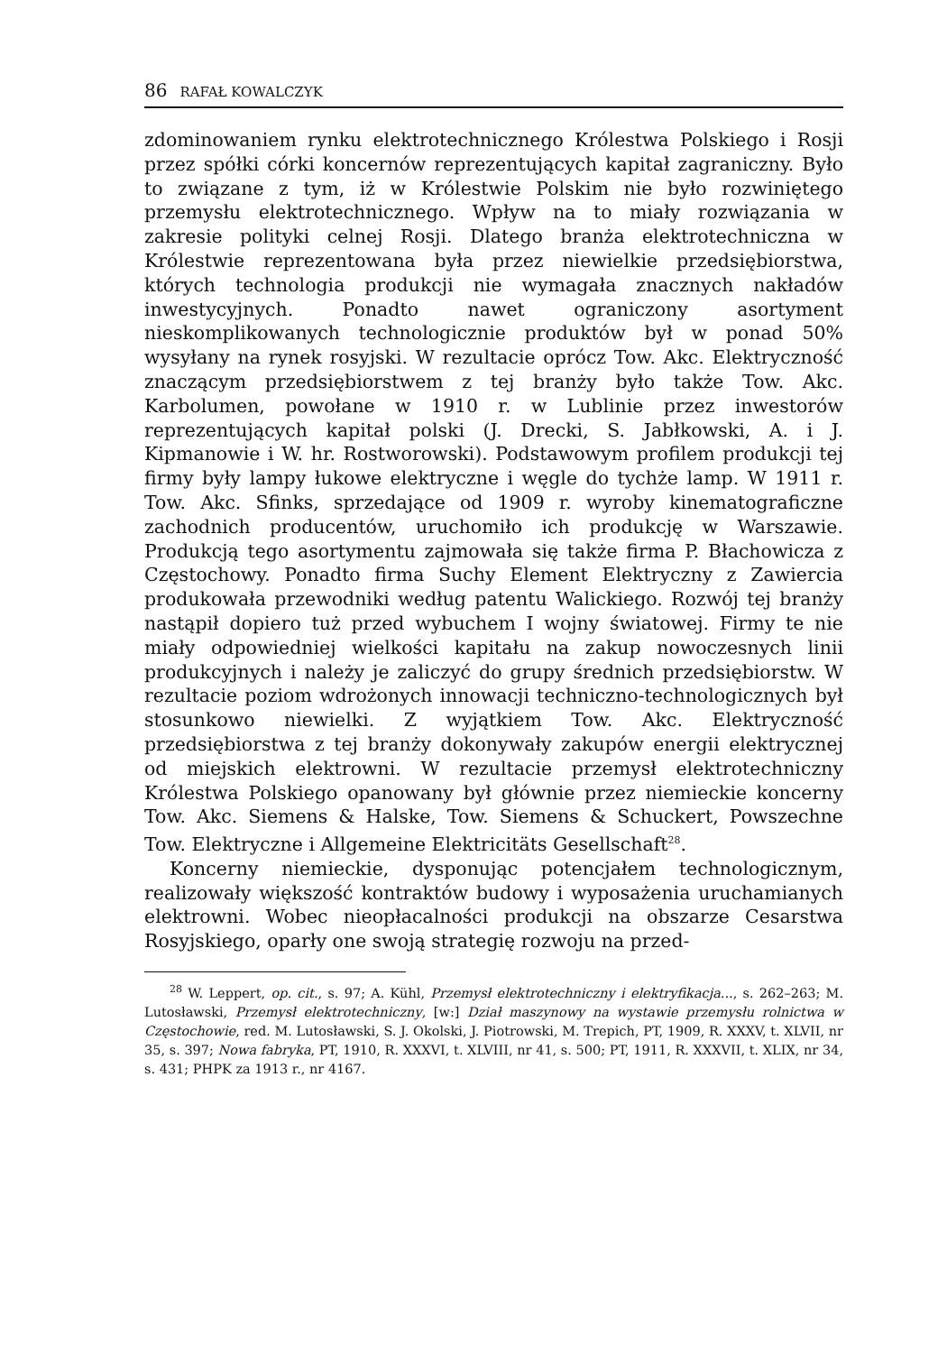86 RAFAŁ KOWALCZYK
zdominowaniem rynku elektrotechnicznego Królestwa Polskiego i Rosji przez spółki córki koncernów reprezentujących kapitał zagraniczny. Było to związane z tym, iż w Królestwie Polskim nie było rozwiniętego przemysłu elektrotechnicznego. Wpływ na to miały rozwiązania w zakresie polityki celnej Rosji. Dlatego branża elektrotechniczna w Królestwie reprezentowana była przez niewielkie przedsiębiorstwa, których technologia produkcji nie wymagała znacznych nakładów inwestycyjnych. Ponadto nawet ograniczony asortyment nieskomplikowanych technologicznie produktów był w ponad 50% wysyłany na rynek rosyjski. W rezultacie oprócz Tow. Akc. Elektryczność znaczącym przedsiębiorstwem z tej branży było także Tow. Akc. Karbolumen, powołane w 1910 r. w Lublinie przez inwestorów reprezentujących kapitał polski (J. Drecki, S. Jabłkowski, A. i J. Kipmanowie i W. hr. Rostworowski). Podstawowym profilem produkcji tej firmy były lampy łukowe elektryczne i węgle do tychże lamp. W 1911 r. Tow. Akc. Sfinks, sprzedające od 1909 r. wyroby kinematograficzne zachodnich producentów, uruchomiło ich produkcję w Warszawie. Produkcją tego asortymentu zajmowała się także firma P. Błachowicza z Częstochowy. Ponadto firma Suchy Element Elektryczny z Zawiercia produkowała przewodniki według patentu Walickiego. Rozwój tej branży nastąpił dopiero tuż przed wybuchem I wojny światowej. Firmy te nie miały odpowiedniej wielkości kapitału na zakup nowoczesnych linii produkcyjnych i należy je zaliczyć do grupy średnich przedsiębiorstw. W rezultacie poziom wdrożonych innowacji techniczno-technologicznych był stosunkowo niewielki. Z wyjątkiem Tow. Akc. Elektryczność przedsiębiorstwa z tej branży dokonywały zakupów energii elektrycznej od miejskich elektrowni. W rezultacie przemysł elektrotechniczny Królestwa Polskiego opanowany był głównie przez niemieckie koncerny Tow. Akc. Siemens & Halske, Tow. Siemens & Schuckert, Powszechne Tow. Elektryczne i Allgemeine Elektricitäts Gesellschaft<sup>28</sup>.
Koncerny niemieckie, dysponując potencjałem technologicznym, realizowały większość kontraktów budowy i wyposażenia uruchamianych elektrowni. Wobec nieopłacalności produkcji na obszarze Cesarstwa Rosyjskiego, oparły one swoją strategię rozwoju na przed-
<sup>28</sup> W. Leppert, op. cit., s. 97; A. Kühl, Przemysł elektrotechniczny i elektryfikacja..., s. 262–263; M. Lutosławski, Przemysł elektrotechniczny, [w:] Dział maszynowy na wystawie przemysłu rolnictwa w Częstochowie, red. M. Lutosławski, S. J. Okolski, J. Piotrowski, M. Trepich, PT, 1909, R. XXXV, t. XLVII, nr 35, s. 397; Nowa fabryka, PT, 1910, R. XXXVI, t. XLVIII, nr 41, s. 500; PT, 1911, R. XXXVII, t. XLIX, nr 34, s. 431; PHPK za 1913 r., nr 4167.